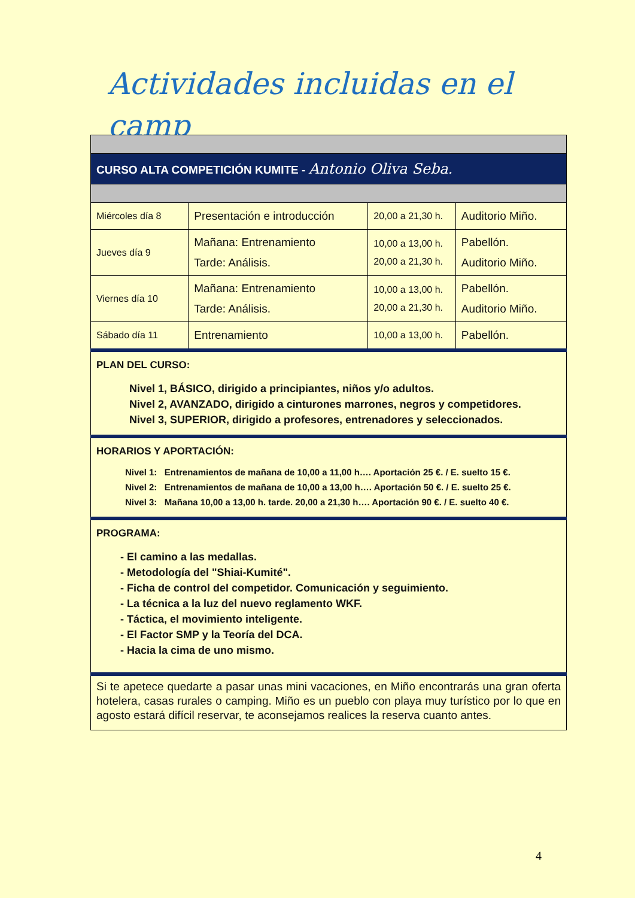Actividades incluidas en el camp
| CURSO ALTA COMPETICIÓN KUMITE - Antonio Oliva Seba. | | | |
| Miércoles día 8 | Presentación e introducción | 20,00 a 21,30 h. | Auditorio Miño. |
| Jueves día 9 | Mañana: Entrenamiento Tarde: Análisis. | 10,00 a 13,00 h. 20,00 a 21,30 h. | Pabellón. Auditorio Miño. |
| Viernes día 10 | Mañana: Entrenamiento Tarde: Análisis. | 10,00 a 13,00 h. 20,00 a 21,30 h. | Pabellón. Auditorio Miño. |
| Sábado día 11 | Entrenamiento | 10,00 a 13,00 h. | Pabellón. |
| PLAN DEL CURSO: Nivel 1, BÁSICO, dirigido a principiantes, niños y/o adultos. Nivel 2, AVANZADO, dirigido a cinturones marrones, negros y competidores. Nivel 3, SUPERIOR, dirigido a profesores, entrenadores y seleccionados. | | | |
| HORARIOS Y APORTACIÓN: Nivel 1: Entrenamientos de mañana de 10,00 a 11,00 h…. Aportación 25 €. / E. suelto 15 €. Nivel 2: Entrenamientos de mañana de 10,00 a 13,00 h…. Aportación 50 €. / E. suelto 25 €. Nivel 3: Mañana 10,00 a 13,00 h. tarde. 20,00 a 21,30 h…. Aportación 90 €. / E. suelto 40 €. | | | |
| PROGRAMA: - El camino a las medallas. - Metodología del "Shiai-Kumité". - Ficha de control del competidor. Comunicación y seguimiento. - La técnica a la luz del nuevo reglamento WKF. - Táctica, el movimiento inteligente. - El Factor SMP y la Teoría del DCA. - Hacia la cima de uno mismo. | | | |
| Si te apetece quedarte a pasar unas mini vacaciones, en Miño encontrarás una gran oferta hotelera, casas rurales o camping. Miño es un pueblo con playa muy turístico por lo que en agosto estará difícil reservar, te aconsejamos realices la reserva cuanto antes. | | | |
4